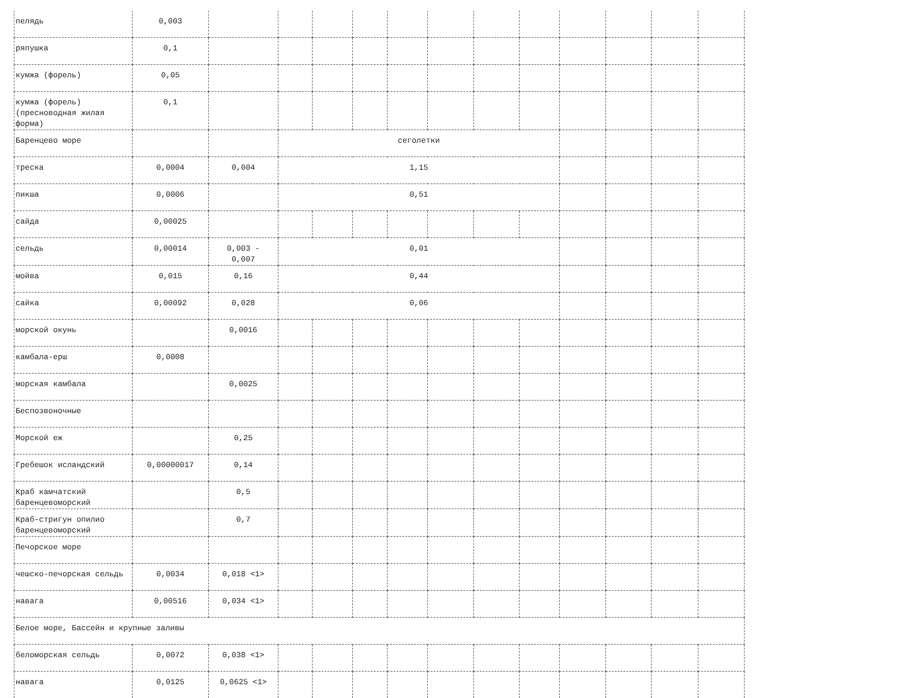| пелядь | 0,003 | | | | | | | | | | | | |
| ряпушка | 0,1 | | | | | | | | | | | | |
| кумжа (форель) | 0,05 | | | | | | | | | | | | |
| кумжа (форель) (пресноводная жилая форма) | 0,1 | | | | | | | | | | | | |
| Баренцево море | | | сеголетки | | | | | | | | | | |
| треска | 0,0004 | 0,004 | 1,15 | | | | | | | | | | |
| пикша | 0,0006 | | 0,51 | | | | | | | | | | |
| сайда | 0,00025 | | | | | | | | | | | | |
| сельдь | 0,00014 | 0,003 - 0,007 | 0,01 | | | | | | | | | | |
| мойва | 0,015 | 0,16 | 0,44 | | | | | | | | | | |
| сайка | 0,00092 | 0,028 | 0,06 | | | | | | | | | | |
| морской окунь | | 0,0016 | | | | | | | | | | | |
| камбала-ерш | 0,0008 | | | | | | | | | | | | |
| морская камбала | | 0,0025 | | | | | | | | | | | |
| Беспозвоночные | | | | | | | | | | | | | |
| Морской еж | | 0,25 | | | | | | | | | | | |
| Гребешок исландский | 0,00000017 | 0,14 | | | | | | | | | | | |
| Краб камчатский баренцевоморский | | 0,5 | | | | | | | | | | | |
| Краб-стригун опилио баренцевоморский | | 0,7 | | | | | | | | | | | |
| Печорское море | | | | | | | | | | | | | |
| чешско-печорская сельдь | 0,0034 | 0,018 <1> | | | | | | | | | | | |
| навага | 0,00516 | 0,034 <1> | | | | | | | | | | | |
| Белое море, Бассейн и крупные заливы | | | | | | | | | | | | | |
| беломорская сельдь | 0,0072 | 0,038 <1> | | | | | | | | | | | |
| навага | 0,0125 | 0,0625 <1> | | | | | | | | | | | |